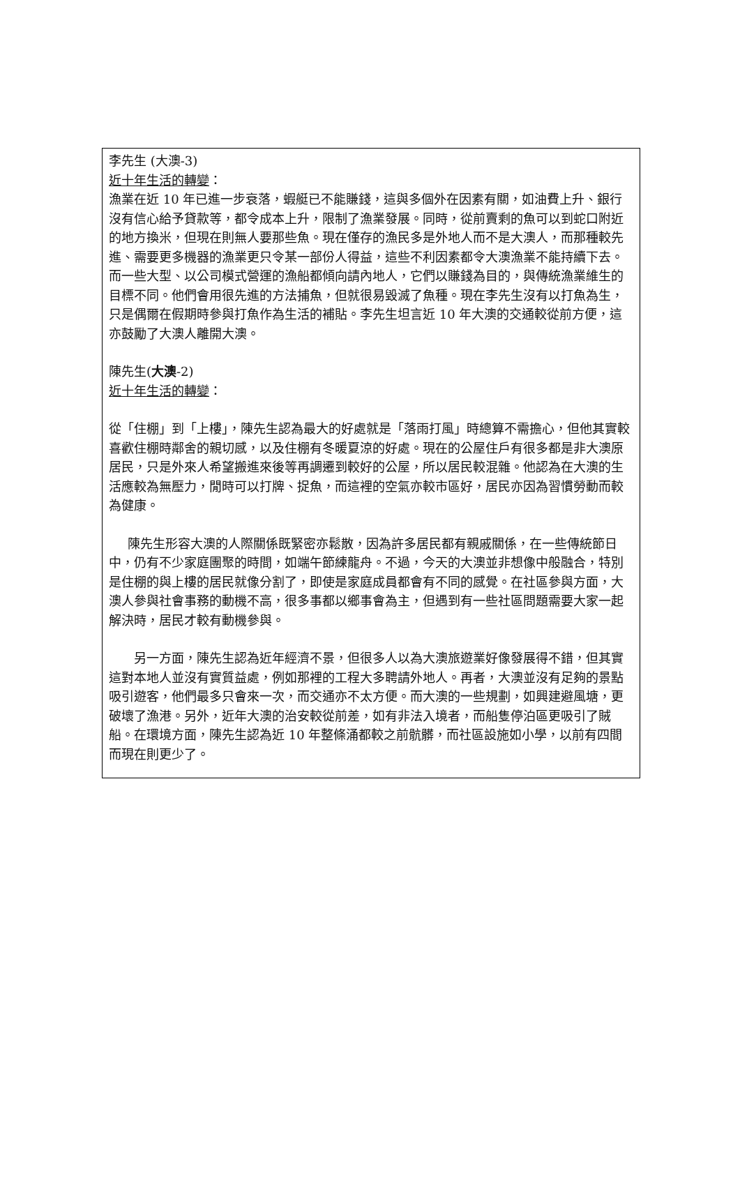李先生 (大澳-3)
近十年生活的轉變：
漁業在近 10 年已進一步衰落，蝦艇已不能賺錢，這與多個外在因素有關，如油費上升、銀行沒有信心給予貸款等，都令成本上升，限制了漁業發展。同時，從前賣剩的魚可以到蛇口附近的地方換米，但現在則無人要那些魚。現在僅存的漁民多是外地人而不是大澳人，而那種較先進、需要更多機器的漁業更只令某一部份人得益，這些不利因素都令大澳漁業不能持續下去。而一些大型、以公司模式營運的漁船都傾向請內地人，它們以賺錢為目的，與傳統漁業維生的目標不同。他們會用很先進的方法捕魚，但就很易毀滅了魚種。現在李先生沒有以打魚為生，只是偶爾在假期時參與打魚作為生活的補貼。李先生坦言近 10 年大澳的交通較從前方便，這亦鼓勵了大澳人離開大澳。
陳先生(大澳-2)
近十年生活的轉變：
從「住棚」到「上樓」，陳先生認為最大的好處就是「落雨打風」時總算不需擔心，但他其實較喜歡住棚時鄰舍的親切感，以及住棚有冬暖夏涼的好處。現在的公屋住戶有很多都是非大澳原居民，只是外來人希望搬進來後等再調遷到較好的公屋，所以居民較混雜。他認為在大澳的生活應較為無壓力，閒時可以打牌、捉魚，而這裡的空氣亦較市區好，居民亦因為習慣勞動而較為健康。
  陳先生形容大澳的人際關係既緊密亦鬆散，因為許多居民都有親戚關係，在一些傳統節日中，仍有不少家庭團聚的時間，如端午節練龍舟。不過，今天的大澳並非想像中般融合，特別是住棚的與上樓的居民就像分割了，即使是家庭成員都會有不同的感覺。在社區參與方面，大澳人參與社會事務的動機不高，很多事都以鄉事會為主，但遇到有一些社區問題需要大家一起解決時，居民才較有動機參與。
  另一方面，陳先生認為近年經濟不景，但很多人以為大澳旅遊業好像發展得不錯，但其實這對本地人並沒有實質益處，例如那裡的工程大多聘請外地人。再者，大澳並沒有足夠的景點吸引遊客，他們最多只會來一次，而交通亦不太方便。而大澳的一些規劃，如興建避風塘，更破壞了漁港。另外，近年大澳的治安較從前差，如有非法入境者，而船隻停泊區更吸引了賊船。在環境方面，陳先生認為近 10 年整條涌都較之前骯髒，而社區設施如小學，以前有四間而現在則更少了。